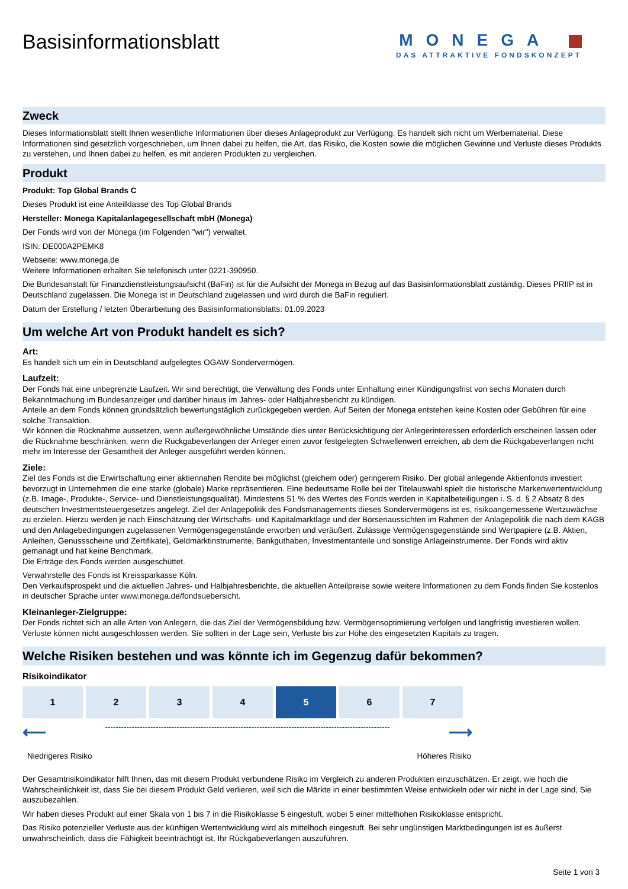Basisinformationsblatt
MONEGA
DAS ATTRAKTIVE FONDSKONZEPT
Zweck
Dieses Informationsblatt stellt Ihnen wesentliche Informationen über dieses Anlageprodukt zur Verfügung. Es handelt sich nicht um Werbematerial. Diese Informationen sind gesetzlich vorgeschrieben, um Ihnen dabei zu helfen, die Art, das Risiko, die Kosten sowie die möglichen Gewinne und Verluste dieses Produkts zu verstehen, und Ihnen dabei zu helfen, es mit anderen Produkten zu vergleichen.
Produkt
Produkt: Top Global Brands C
Dieses Produkt ist eine Anteilklasse des Top Global Brands
Hersteller: Monega Kapitalanlagegesellschaft mbH (Monega)
Der Fonds wird von der Monega (im Folgenden "wir") verwaltet.
ISIN: DE000A2PEMK8
Webseite: www.monega.de
Weitere Informationen erhalten Sie telefonisch unter 0221-390950.
Die Bundesanstalt für Finanzdienstleistungsaufsicht (BaFin) ist für die Aufsicht der Monega in Bezug auf das Basisinformationsblatt zuständig. Dieses PRIIP ist in Deutschland zugelassen. Die Monega ist in Deutschland zugelassen und wird durch die BaFin reguliert.
Datum der Erstellung / letzten Überarbeitung des Basisinformationsblatts: 01.09.2023
Um welche Art von Produkt handelt es sich?
Art:
Es handelt sich um ein in Deutschland aufgelegtes OGAW-Sondervermögen.
Laufzeit:
Der Fonds hat eine unbegrenzte Laufzeit. Wir sind berechtigt, die Verwaltung des Fonds unter Einhaltung einer Kündigungsfrist von sechs Monaten durch Bekanntmachung im Bundesanzeiger und darüber hinaus im Jahres- oder Halbjahresbericht zu kündigen.
Anteile an dem Fonds können grundsätzlich bewertungstäglich zurückgegeben werden. Auf Seiten der Monega entstehen keine Kosten oder Gebühren für eine solche Transaktion.
Wir können die Rücknahme aussetzen, wenn außergewöhnliche Umstände dies unter Berücksichtigung der Anlegerinteressen erforderlich erscheinen lassen oder die Rücknahme beschränken, wenn die Rückgabeverlangen der Anleger einen zuvor festgelegten Schwellenwert erreichen, ab dem die Rückgabeverlangen nicht mehr im Interesse der Gesamtheit der Anleger ausgeführt werden können.
Ziele:
Ziel des Fonds ist die Erwirtschaftung einer aktiennahen Rendite bei möglichst (gleichem oder) geringerem Risiko. Der global anlegende Aktienfonds investiert bevorzugt in Unternehmen die eine starke (globale) Marke repräsentieren. Eine bedeutsame Rolle bei der Titelauswahl spielt die historische Markenwertentwicklung (z.B. Image-, Produkte-, Service- und Dienstleistungsqualität). Mindestens 51 % des Wertes des Fonds werden in Kapitalbeteiligungen i. S. d. § 2 Absatz 8 des deutschen Investmentsteuergesetzes angelegt. Ziel der Anlagepolitik des Fondsmanagements dieses Sondervermögens ist es, risikoangemessene Wertzuwächse zu erzielen. Hierzu werden je nach Einschätzung der Wirtschafts- und Kapitalmarktlage und der Börsenaussichten im Rahmen der Anlagepolitik die nach dem KAGB und den Anlagebedingungen zugelassenen Vermögensgegenstände erworben und veräußert. Zulässige Vermögensgegenstände sind Wertpapiere (z.B. Aktien, Anleihen, Genussscheine und Zertifikate), Geldmarktinstrumente, Bankguthaben, Investmentanteile und sonstige Anlageinstrumente. Der Fonds wird aktiv gemanagt und hat keine Benchmark.
Die Erträge des Fonds werden ausgeschüttet.
Verwahrstelle des Fonds ist Kreissparkasse Köln.
Den Verkaufsprospekt und die aktuellen Jahres- und Halbjahresberichte, die aktuellen Anteilpreise sowie weitere Informationen zu dem Fonds finden Sie kostenlos in deutscher Sprache unter www.monega.de/fondsuebersicht.
Kleinanleger-Zielgruppe:
Der Fonds richtet sich an alle Arten von Anlegern, die das Ziel der Vermögensbildung bzw. Vermögensoptimierung verfolgen und langfristig investieren wollen. Verluste können nicht ausgeschlossen werden. Sie sollten in der Lage sein, Verluste bis zur Höhe des eingesetzten Kapitals zu tragen.
Welche Risiken bestehen und was könnte ich im Gegenzug dafür bekommen?
Risikoindikator
| 1 | 2 | 3 | 4 | 5 | 6 | 7 |
⟵ ----------------------------------------------------------------------------------------------------------- ⟶
Niedrigeres Risiko Höheres Risiko
Der Gesamtrisikoindikator hilft Ihnen, das mit diesem Produkt verbundene Risiko im Vergleich zu anderen Produkten einzuschätzen. Er zeigt, wie hoch die Wahrscheinlichkeit ist, dass Sie bei diesem Produkt Geld verlieren, weil sich die Märkte in einer bestimmten Weise entwickeln oder wir nicht in der Lage sind, Sie auszubezahlen.
Wir haben dieses Produkt auf einer Skala von 1 bis 7 in die Risikoklasse 5 eingestuft, wobei 5 einer mittelhohen Risikoklasse entspricht.
Das Risiko potenzieller Verluste aus der künftigen Wertentwicklung wird als mittelhoch eingestuft. Bei sehr ungünstigen Marktbedingungen ist es äußerst unwahrscheinlich, dass die Fähigkeit beeinträchtigt ist, Ihr Rückgabeverlangen auszuführen.
Seite 1 von 3